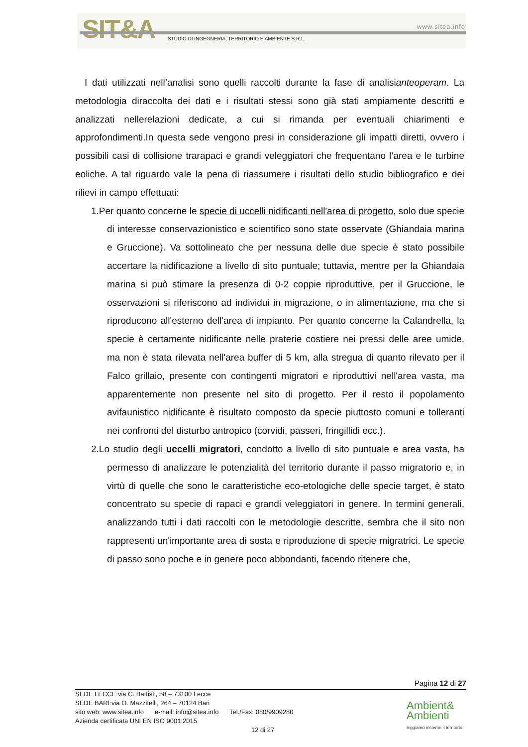SIT&A www.sitea.info
STUDIO DI INGEGNERIA, TERRITORIO E AMBIENTE S.R.L.
I dati utilizzati nell’analisi sono quelli raccolti durante la fase di analisianteoperam. La metodologia diraccolta dei dati e i risultati stessi sono già stati ampiamente descritti e analizzati nellerelazioni dedicate, a cui si rimanda per eventuali chiarimenti e approfondimenti.In questa sede vengono presi in considerazione gli impatti diretti, ovvero i possibili casi di collisione trarapaci e grandi veleggiatori che frequentano l’area e le turbine eoliche. A tal riguardo vale la pena di riassumere i risultati dello studio bibliografico e dei rilievi in campo effettuati:
1.Per quanto concerne le specie di uccelli nidificanti nell'area di progetto, solo due specie di interesse conservazionistico e scientifico sono state osservate (Ghiandaia marina e Gruccione). Va sottolineato che per nessuna delle due specie è stato possibile accertare la nidificazione a livello di sito puntuale; tuttavia, mentre per la Ghiandaia marina si può stimare la presenza di 0-2 coppie riproduttive, per il Gruccione, le osservazioni si riferiscono ad individui in migrazione, o in alimentazione, ma che si riproducono all'esterno dell'area di impianto. Per quanto concerne la Calandrella, la specie è certamente nidificante nelle praterie costiere nei pressi delle aree umide, ma non è stata rilevata nell'area buffer di 5 km, alla stregua di quanto rilevato per il Falco grillaio, presente con contingenti migratori e riproduttivi nell'area vasta, ma apparentemente non presente nel sito di progetto. Per il resto il popolamento avifaunistico nidificante è risultato composto da specie piuttosto comuni e tolleranti nei confronti del disturbo antropico (corvidi, passeri, fringillidi ecc.).
2.Lo studio degli uccelli migratori, condotto a livello di sito puntuale e area vasta, ha permesso di analizzare le potenzialità del territorio durante il passo migratorio e, in virtù di quelle che sono le caratteristiche eco-etologiche delle specie target, è stato concentrato su specie di rapaci e grandi veleggiatori in genere. In termini generali, analizzando tutti i dati raccolti con le metodologie descritte, sembra che il sito non rappresenti un'importante area di sosta e riproduzione di specie migratrici. Le specie di passo sono poche e in genere poco abbondanti, facendo ritenere che,
Pagina 12 di 27
SEDE LECCE:via C. Battisti, 58 – 73100 Lecce
SEDE BARI:via O. Mazzitelli, 264 – 70124 Bari
sito web: www.sitea.info e-mail: info@sitea.info Tel./Fax: 080/9909280
Azienda certificata UNI EN ISO 9001:2015
12 di 27
Ambient&
Ambienti
leggiamo insieme il territorio